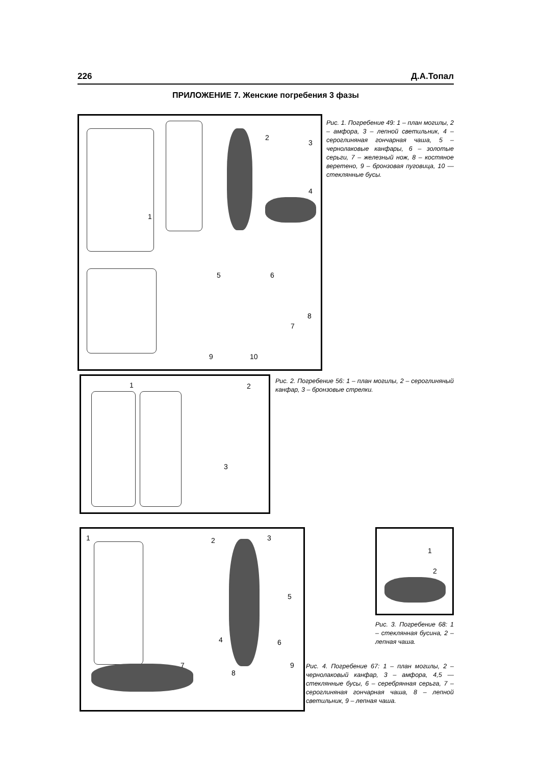226 Д.А.Топал
ПРИЛОЖЕНИЕ 7. Женские погребения 3 фазы
1
2
3
4
5 6
7
8
9 10
Рис. 1. Погребение 49: 1 – план могилы, 2 – амфора, 3 – лепной светильник, 4 – сероглиняная гончарная чаша, 5 – чернолаковые канфары, 6 – золотые серьги, 7 – железный нож, 8 – костяное веретено, 9 – бронзовая пуговица, 10 — стеклянные бусы.
1 2
3
Рис. 2. Погребение 56: 1 – план могилы, 2 – сероглиняный канфар, 3 – бронзовые стрелки.
1 2 3
4
5
6
7
8
9
1
2
Рис. 3. Погребение 68: 1 – стеклянная бусина, 2 – лепная чаша.
Рис. 4. Погребение 67: 1 – план могилы, 2 – чернолаковый канфар, 3 – амфора, 4,5 — стеклянные бусы, 6 – серебрянная серьга, 7 – сероглиняная гончарная чаша, 8 – лепной светильник, 9 – лепная чаша.